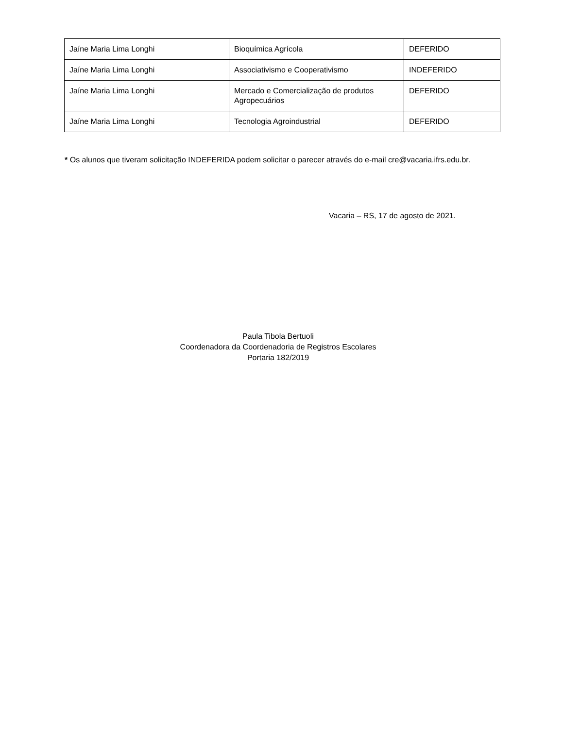| Jaíne Maria Lima Longhi | Bioquímica Agrícola | DEFERIDO |
| Jaíne Maria Lima Longhi | Associativismo e Cooperativismo | INDEFERIDO |
| Jaíne Maria Lima Longhi | Mercado e Comercialização de produtos Agropecuários | DEFERIDO |
| Jaíne Maria Lima Longhi | Tecnologia Agroindustrial | DEFERIDO |
* Os alunos que tiveram solicitação INDEFERIDA podem solicitar o parecer através do e-mail cre@vacaria.ifrs.edu.br.
Vacaria – RS, 17 de agosto de 2021.
Paula Tibola Bertuoli
Coordenadora da Coordenadoria de Registros Escolares
Portaria 182/2019